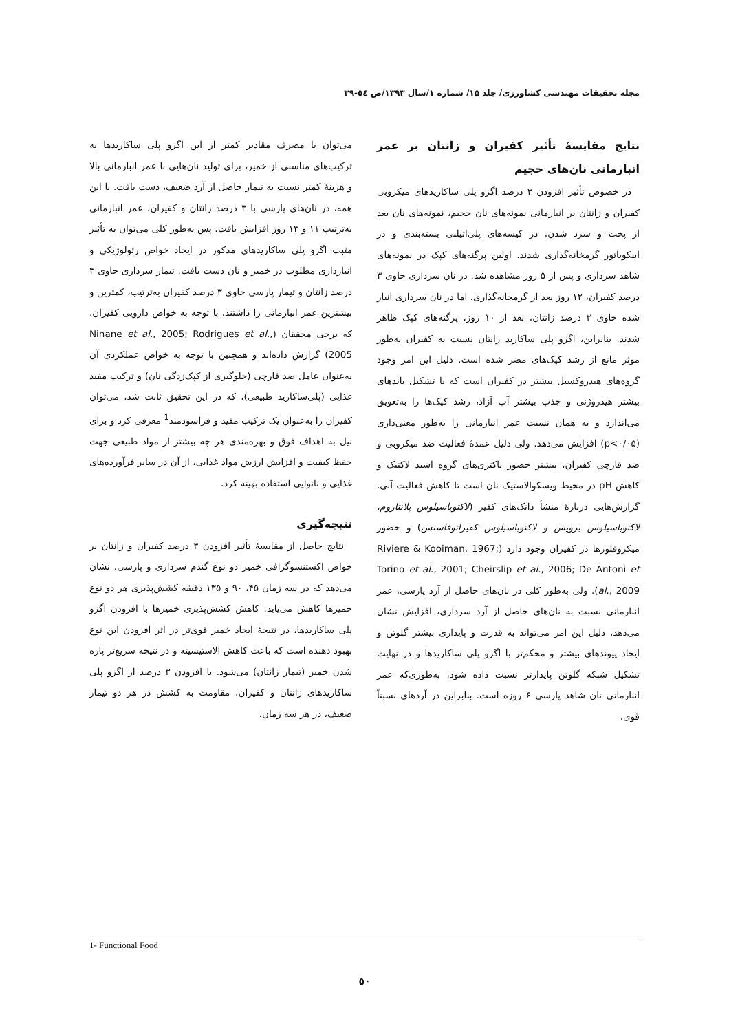مجله تحقیقات مهندسی کشاورزی/ جلد ۱۵/ شماره ۱/سال ۱۳۹۳/ص ٥٤-٣٩
نتایج مقایسهٔ تأثیر کفیران و زانتان بر عمر انبارمانی نان‌های حجیم
در خصوص تأثیر افزودن ۳ درصد اگزو پلی ساکاریدهای میکروبی کفیران و زانتان بر انبارمانی نمونه‌های نان حجیم، نمونه‌های نان بعد از پخت و سرد شدن، در کیسه‌های پلی‌اتیلنی بسته‌بندی و در اینکوباتور گرمخانه‌گذاری شدند. اولین پرگنه‌های کپک در نمونه‌های شاهد سرداری و پس از ۵ روز مشاهده شد. در نان سرداری حاوی ۳ درصد کفیران، ۱۲ روز بعد از گرمخانه‌گذاری، اما در نان سرداری انبار شده حاوی ۳ درصد زانتان، بعد از ۱۰ روز، پرگنه‌های کپک ظاهر شدند. بنابراین، اگزو پلی ساکارید زانتان نسبت به کفیران به‌طور موثر مانع از رشد کپک‌های مضر شده است. دلیل این امر وجود گروه‌های هیدروکسیل بیشتر در کفیران است که با تشکیل باندهای بیشتر هیدروژنی و جذب بیشتر آب آزاد، رشد کپک‌ها را به‌تعویق می‌اندازد و به همان نسبت عمر انبارمانی را به‌طور معنی‌داری (p<۰/۰۵) افزایش می‌دهد. ولی دلیل عمدهٔ فعالیت ضد میکروبی و ضد قارچی کفیران، بیشتر حضور باکتری‌های گروه اسید لاکتیک و کاهش pH در محیط ویسکوالاستیک نان است تا کاهش فعالیت آبی. گزارش‌هایی دربارهٔ منشأ دانک‌های کفیر (لاکتوباسیلوس پلانتاروم، لاکتوباسیلوس برویس و لاکتوباسیلوس کفیرانوفاسنس) و حضور میکروفلورها در کفیران وجود دارد (Riviere & Kooiman, 1967; Torino et al., 2001; Cheirslip et al., 2006; De Antoni et al., 2009). ولی به‌طور کلی در نان‌های حاصل از آرد پارسی، عمر انبارمانی نسبت به نان‌های حاصل از آرد سرداری، افزایش نشان می‌دهد، دلیل این امر می‌تواند به قدرت و پایداری بیشتر گلوتن و ایجاد پیوندهای بیشتر و محکم‌تر با اگزو پلی ساکاریدها و در نهایت تشکیل شبکه گلوتن پایدارتر نسبت داده شود، به‌طوری‌که عمر انبارمانی نان شاهد پارسی ۶ روزه است. بنابراین در آردهای نسبتاً قوی،
می‌توان با مصرف مقادیر کمتر از این اگزو پلی ساکاریدها به ترکیب‌های مناسبی از خمیر، برای تولید نان‌هایی با عمر انبارمانی بالا و هزینهٔ کمتر نسبت به تیمار حاصل از آرد ضعیف، دست یافت. با این همه، در نان‌های پارسی با ۳ درصد زانتان و کفیران، عمر انبارمانی به‌ترتیب ۱۱ و ۱۳ روز افزایش یافت. پس به‌طور کلی می‌توان به تأثیر مثبت اگزو پلی ساکاریدهای مذکور در ایجاد خواص رئولوژیکی و انبارداری مطلوب در خمیر و نان دست یافت. تیمار سرداری حاوی ۳ درصد زانتان و تیمار پارسی حاوی ۳ درصد کفیران به‌ترتیب، کمترین و بیشترین عمر انبارمانی را داشتند. با توجه به خواص دارویی کفیران، که برخی محققان (Ninane et al., 2005; Rodrigues et al., 2005) گزارش داده‌اند و همچنین با توجه به خواص عملکردی آن به‌عنوان عامل ضد قارچی (جلوگیری از کپک‌زدگی نان) و ترکیب مفید غذایی (پلی‌ساکارید طبیعی)، که در این تحقیق ثابت شد، می‌توان کفیران را به‌عنوان یک ترکیب مفید و فراسودمند<sup>1</sup> معرفی کرد و برای نیل به اهداف فوق و بهره‌مندی هر چه بیشتر از مواد طبیعی جهت حفظ کیفیت و افزایش ارزش مواد غذایی، از آن در سایر فرآورده‌های غذایی و نانوایی استفاده بهینه کرد.
نتیجه‌گیری
نتایج حاصل از مقایسهٔ تأثیر افزودن ۳ درصد کفیران و زانتان بر خواص اکستنسوگرافی خمیر دو نوع گندم سرداری و پارسی، نشان می‌دهد که در سه زمان ۴۵، ۹۰ و ۱۳۵ دقیقه کشش‌پذیری هر دو نوع خمیرها کاهش می‌یابد. کاهش کشش‌پذیری خمیرها با افزودن اگزو پلی ساکاریدها، در نتیجهٔ ایجاد خمیر قوی‌تر در اثر افزودن این نوع بهبود دهنده است که باعث کاهش الاستیسیته و در نتیجه سریع‌تر پاره شدن خمیر (تیمار زانتان) می‌شود. با افزودن ۳ درصد از اگزو پلی ساکاریدهای زانتان و کفیران، مقاومت به کشش در هر دو تیمار ضعیف، در هر سه زمان،
1- Functional Food
٥٠